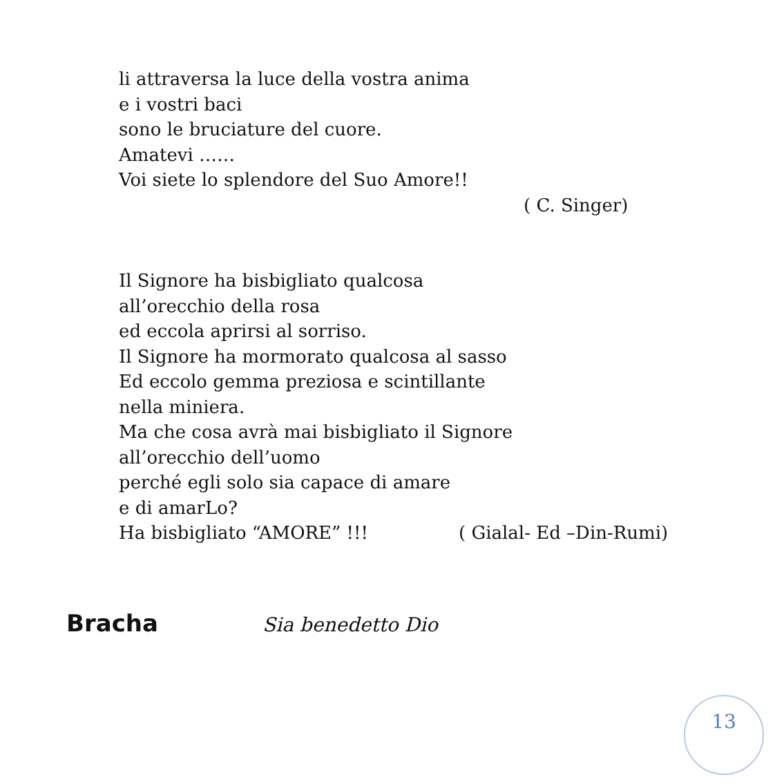li attraversa la luce della vostra anima
e i vostri baci
sono le bruciature del cuore.
Amatevi ……
Voi siete lo splendore del Suo Amore!!
( C. Singer)
Il Signore ha bisbigliato qualcosa
all’orecchio della rosa
ed eccola aprirsi al sorriso.
Il Signore ha mormorato qualcosa al sasso
Ed eccolo gemma preziosa e scintillante
nella miniera.
Ma che cosa avrà mai bisbigliato il Signore
all’orecchio dell’uomo
perché egli solo sia capace di amare
e di amarLo?
Ha bisbigliato “AMORE” !!! ( Gialal- Ed –Din-Rumi)
Bracha Sia benedetto Dio
13